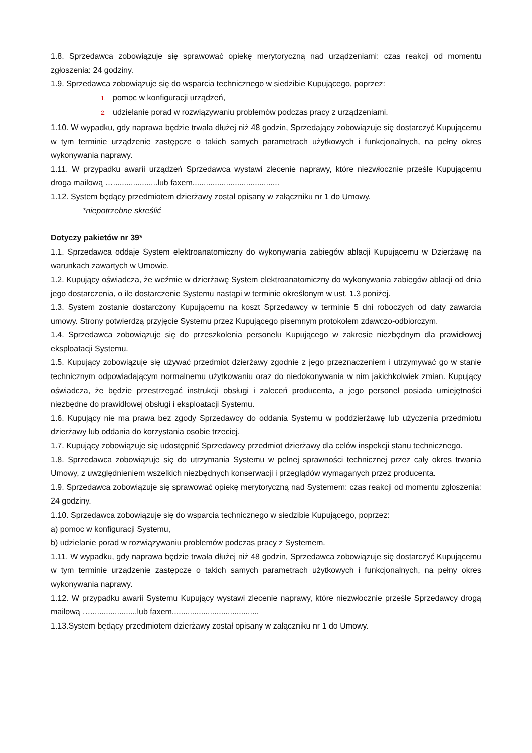1.8. Sprzedawca zobowiązuje się sprawować opiekę merytoryczną nad urządzeniami: czas reakcji od momentu zgłoszenia: 24 godziny.
1.9. Sprzedawca zobowiązuje się do wsparcia technicznego w siedzibie Kupującego, poprzez:
1. pomoc w konfiguracji urządzeń,
2. udzielanie porad w rozwiązywaniu problemów podczas pracy z urządzeniami.
1.10. W wypadku, gdy naprawa będzie trwała dłużej niż 48 godzin, Sprzedający zobowiązuje się dostarczyć Kupującemu w tym terminie urządzenie zastępcze o takich samych parametrach użytkowych i funkcjonalnych, na pełny okres wykonywania naprawy.
1.11. W przypadku awarii urządzeń Sprzedawca wystawi zlecenie naprawy, które niezwłocznie prześle Kupującemu droga mailową …....................lub faxem.......................................
1.12. System będący przedmiotem dzierżawy został opisany w załączniku nr 1 do Umowy.
*niepotrzebne skreślić
Dotyczy pakietów nr 39*
1.1. Sprzedawca oddaje System elektroanatomiczny do wykonywania zabiegów ablacji Kupującemu w Dzierżawę na warunkach zawartych w Umowie.
1.2. Kupujący oświadcza, że weźmie w dzierżawę System elektroanatomiczny do wykonywania zabiegów ablacji od dnia jego dostarczenia, o ile dostarczenie Systemu nastąpi w terminie określonym w ust. 1.3 poniżej.
1.3. System zostanie dostarczony Kupującemu na koszt Sprzedawcy w terminie 5 dni roboczych od daty zawarcia umowy. Strony potwierdzą przyjęcie Systemu przez Kupującego pisemnym protokołem zdawczo-odbiorczym.
1.4. Sprzedawca zobowiązuje się do przeszkolenia personelu Kupującego w zakresie niezbędnym dla prawidłowej eksploatacji Systemu.
1.5. Kupujący zobowiązuje się używać przedmiot dzierżawy zgodnie z jego przeznaczeniem i utrzymywać go w stanie technicznym odpowiadającym normalnemu użytkowaniu oraz do niedokonywania w nim jakichkolwiek zmian. Kupujący oświadcza, że będzie przestrzegać instrukcji obsługi i zaleceń producenta, a jego personel posiada umiejętności niezbędne do prawidłowej obsługi i eksploatacji Systemu.
1.6. Kupujący nie ma prawa bez zgody Sprzedawcy do oddania Systemu w poddzierżawę lub użyczenia przedmiotu dzierżawy lub oddania do korzystania osobie trzeciej.
1.7. Kupujący zobowiązuje się udostępnić Sprzedawcy przedmiot dzierżawy dla celów inspekcji stanu technicznego.
1.8. Sprzedawca zobowiązuje się do utrzymania Systemu w pełnej sprawności technicznej przez cały okres trwania Umowy, z uwzględnieniem wszelkich niezbędnych konserwacji i przeglądów wymaganych przez producenta.
1.9. Sprzedawca zobowiązuje się sprawować opiekę merytoryczną nad Systemem: czas reakcji od momentu zgłoszenia: 24 godziny.
1.10. Sprzedawca zobowiązuje się do wsparcia technicznego w siedzibie Kupującego, poprzez:
a) pomoc w konfiguracji Systemu,
b) udzielanie porad w rozwiązywaniu problemów podczas pracy z Systemem.
1.11. W wypadku, gdy naprawa będzie trwała dłużej niż 48 godzin, Sprzedawca zobowiązuje się dostarczyć Kupującemu w tym terminie urządzenie zastępcze o takich samych parametrach użytkowych i funkcjonalnych, na pełny okres wykonywania naprawy.
1.12. W przypadku awarii Systemu Kupujący wystawi zlecenie naprawy, które niezwłocznie prześle Sprzedawcy drogą mailową ….....................lub faxem.......................................
1.13.System będący przedmiotem dzierżawy został opisany w załączniku nr 1 do Umowy.